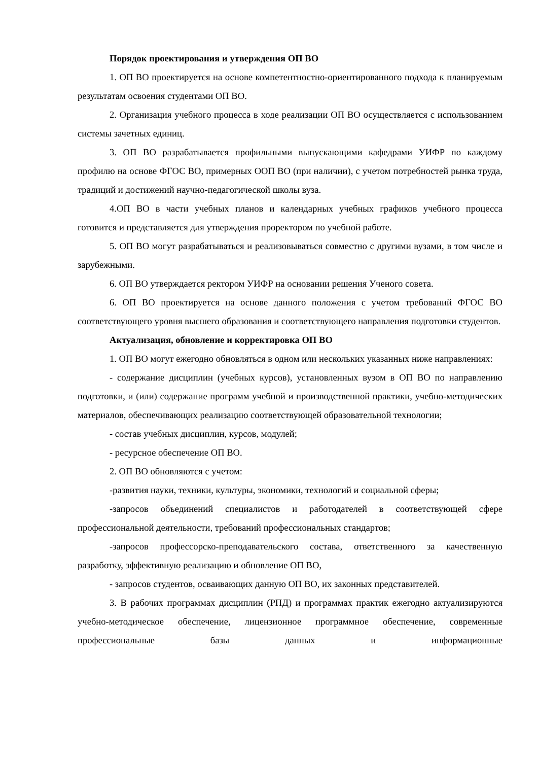Порядок проектирования и утверждения ОП ВО
1. ОП ВО проектируется на основе компетентностно-ориентированного подхода к планируемым результатам освоения студентами ОП ВО.
2. Организация учебного процесса в ходе реализации ОП ВО осуществляется с использованием системы зачетных единиц.
3. ОП ВО разрабатывается профильными выпускающими кафедрами УИФР по каждому профилю на основе ФГОС ВО, примерных ООП ВО (при наличии), с учетом потребностей рынка труда, традиций и достижений научно-педагогической школы вуза.
4.ОП ВО в части учебных планов и календарных учебных графиков учебного процесса готовится и представляется для утверждения проректором по учебной работе.
5. ОП ВО могут разрабатываться и реализовываться совместно с другими вузами, в том числе и зарубежными.
6. ОП ВО утверждается ректором УИФР на основании решения Ученого совета.
6. ОП ВО проектируется на основе данного положения с учетом требований ФГОС ВО соответствующего уровня высшего образования и соответствующего направления подготовки студентов.
Актуализация, обновление и корректировка ОП ВО
1. ОП ВО могут ежегодно обновляться в одном или нескольких указанных ниже направлениях:
- содержание дисциплин (учебных курсов), установленных вузом в ОП ВО по направлению подготовки, и (или) содержание программ учебной и производственной практики, учебно-методических материалов, обеспечивающих реализацию соответствующей образовательной технологии;
- состав учебных дисциплин, курсов, модулей;
- ресурсное обеспечение ОП ВО.
2. ОП ВО обновляются с учетом:
-развития науки, техники, культуры, экономики, технологий и социальной сферы;
-запросов объединений специалистов и работодателей в соответствующей сфере профессиональной деятельности, требований профессиональных стандартов;
-запросов профессорско-преподавательского состава, ответственного за качественную разработку, эффективную реализацию и обновление ОП ВО,
- запросов студентов, осваивающих данную ОП ВО, их законных представителей.
3. В рабочих программах дисциплин (РПД) и программах практик ежегодно актуализируются учебно-методическое обеспечение, лицензионное программное обеспечение, современные профессиональные базы данных и информационные